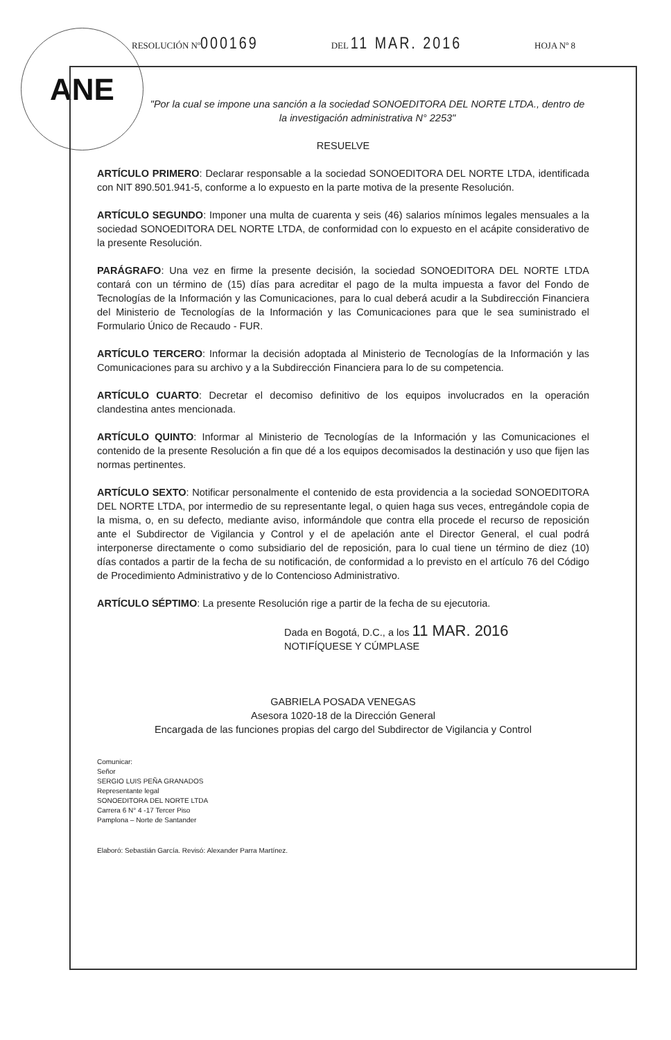ANE RESOLUCIÓN Nº000169 DEL 11 MAR. 2016 HOJA Nº 8
"Por la cual se impone una sanción a la sociedad SONOEDITORA DEL NORTE LTDA., dentro de la investigación administrativa N° 2253"
RESUELVE
ARTÍCULO PRIMERO: Declarar responsable a la sociedad SONOEDITORA DEL NORTE LTDA, identificada con NIT 890.501.941-5, conforme a lo expuesto en la parte motiva de la presente Resolución.
ARTÍCULO SEGUNDO: Imponer una multa de cuarenta y seis (46) salarios mínimos legales mensuales a la sociedad SONOEDITORA DEL NORTE LTDA, de conformidad con lo expuesto en el acápite considerativo de la presente Resolución.
PARÁGRAFO: Una vez en firme la presente decisión, la sociedad SONOEDITORA DEL NORTE LTDA contará con un término de (15) días para acreditar el pago de la multa impuesta a favor del Fondo de Tecnologías de la Información y las Comunicaciones, para lo cual deberá acudir a la Subdirección Financiera del Ministerio de Tecnologías de la Información y las Comunicaciones para que le sea suministrado el Formulario Único de Recaudo - FUR.
ARTÍCULO TERCERO: Informar la decisión adoptada al Ministerio de Tecnologías de la Información y las Comunicaciones para su archivo y a la Subdirección Financiera para lo de su competencia.
ARTÍCULO CUARTO: Decretar el decomiso definitivo de los equipos involucrados en la operación clandestina antes mencionada.
ARTÍCULO QUINTO: Informar al Ministerio de Tecnologías de la Información y las Comunicaciones el contenido de la presente Resolución a fin que dé a los equipos decomisados la destinación y uso que fijen las normas pertinentes.
ARTÍCULO SEXTO: Notificar personalmente el contenido de esta providencia a la sociedad SONOEDITORA DEL NORTE LTDA, por intermedio de su representante legal, o quien haga sus veces, entregándole copia de la misma, o, en su defecto, mediante aviso, informándole que contra ella procede el recurso de reposición ante el Subdirector de Vigilancia y Control y el de apelación ante el Director General, el cual podrá interponerse directamente o como subsidiario del de reposición, para lo cual tiene un término de diez (10) días contados a partir de la fecha de su notificación, de conformidad a lo previsto en el artículo 76 del Código de Procedimiento Administrativo y de lo Contencioso Administrativo.
ARTÍCULO SÉPTIMO: La presente Resolución rige a partir de la fecha de su ejecutoria.
Dada en Bogotá, D.C., a los 11 MAR. 2016
NOTIFÍQUESE Y CÚMPLASE
GABRIELA POSADA VENEGAS
Asesora 1020-18 de la Dirección General
Encargada de las funciones propias del cargo del Subdirector de Vigilancia y Control
Comunicar:
Señor
SERGIO LUIS PEÑA GRANADOS
Representante legal
SONOEDITORA DEL NORTE LTDA
Carrera 6 N° 4 -17 Tercer Piso
Pamplona – Norte de Santander
Elaboró: Sebastián García. Revisó: Alexander Parra Martínez.